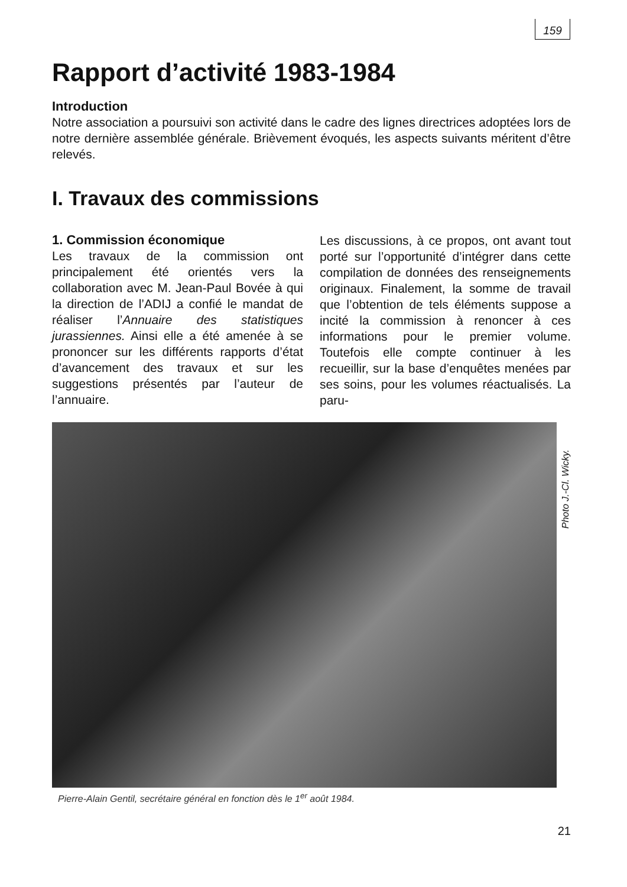159
Rapport d’activité 1983-1984
Introduction
Notre association a poursuivi son activité dans le cadre des lignes directrices adoptées lors de notre dernière assemblée générale. Brièvement évoqués, les aspects suivants méritent d’être relevés.
I. Travaux des commissions
1. Commission économique
Les travaux de la commission ont principalement été orientés vers la collaboration avec M. Jean-Paul Bovée à qui la direction de l’ADIJ a confié le mandat de réaliser l’Annuaire des statistiques jurassiennes. Ainsi elle a été amenée à se prononcer sur les différents rapports d’état d’avancement des travaux et sur les suggestions présentés par l’auteur de l’annuaire.
Les discussions, à ce propos, ont avant tout porté sur l’opportunité d’intégrer dans cette compilation de données des renseignements originaux. Finalement, la somme de travail que l’obtention de tels éléments suppose a incité la commission à renoncer à ces informations pour le premier volume. Toutefois elle compte continuer à les recueillir, sur la base d’enquêtes menées par ses soins, pour les volumes réactualisés. La paru-
Photo J.-Cl. Wicky.
Pierre-Alain Gentil, secrétaire général en fonction dès le 1<sup>er</sup> août 1984.
21